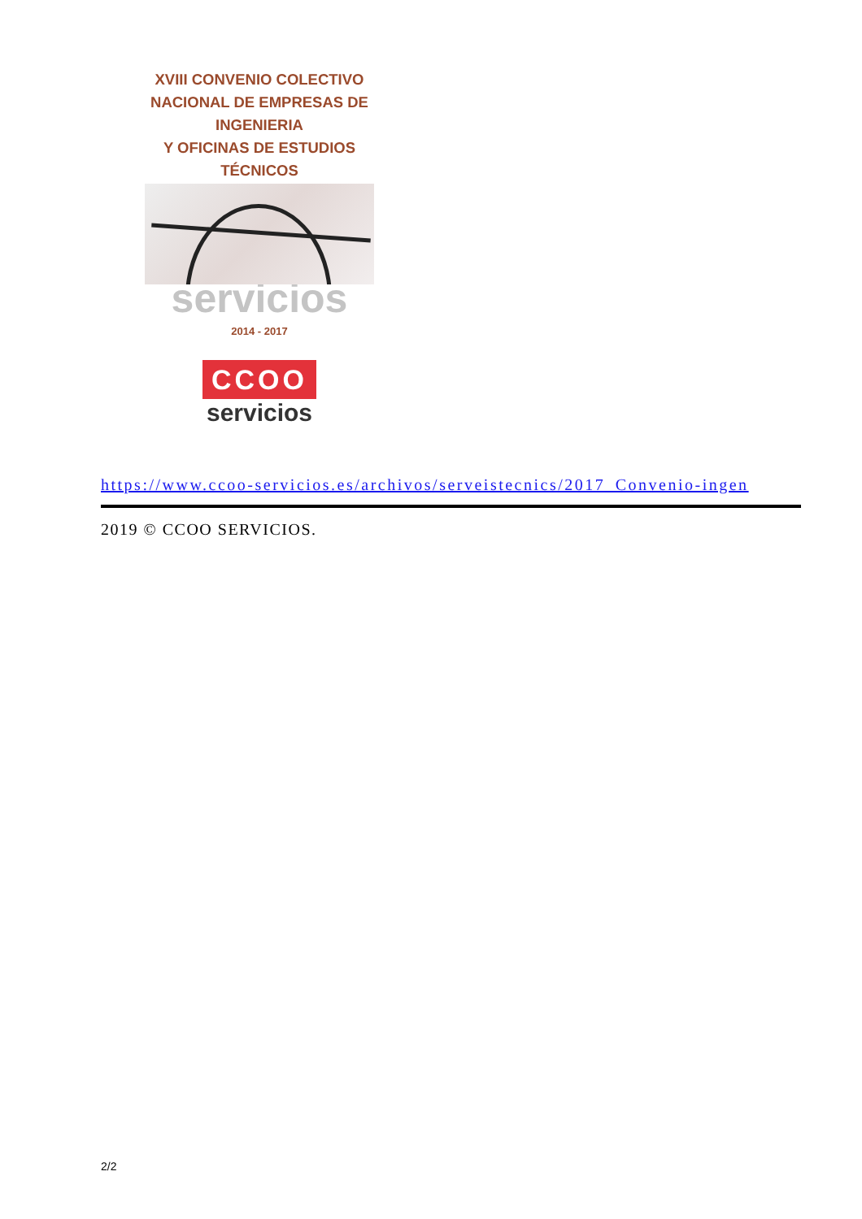XVIII CONVENIO COLECTIVO
NACIONAL DE EMPRESAS DE
INGENIERIA
Y OFICINAS DE ESTUDIOS
TÉCNICOS
servicios
2014 - 2017
CCOO
servicios
https://www.ccoo-servicios.es/archivos/serveistecnics/2017_Convenio-ingen
2019 © CCOO SERVICIOS.
2/2